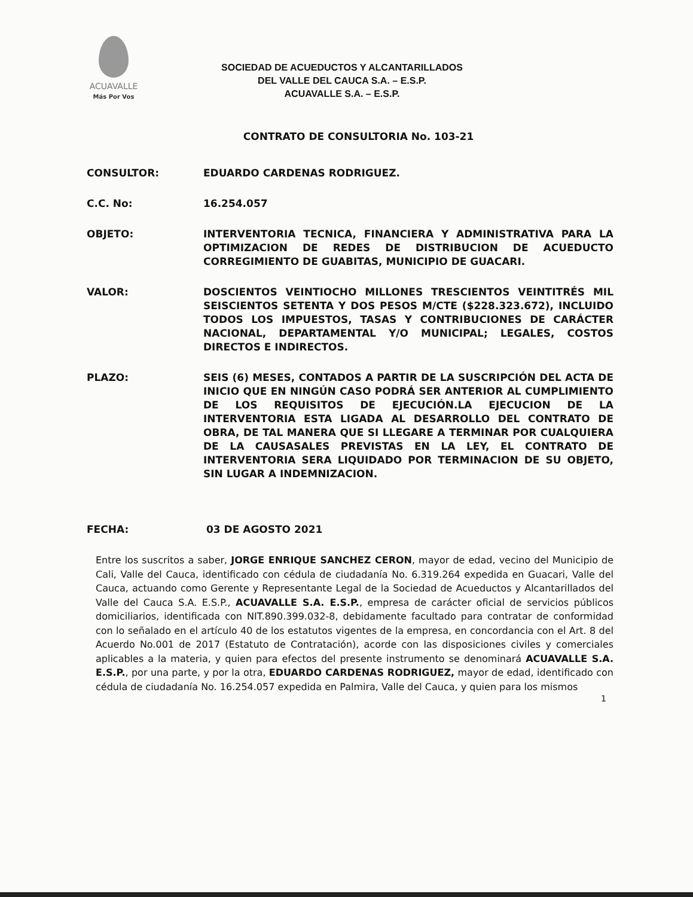ACUAVALLE
Más Por Vos
SOCIEDAD DE ACUEDUCTOS Y ALCANTARILLADOS
DEL VALLE DEL CAUCA S.A. – E.S.P.
ACUAVALLE S.A. – E.S.P.
CONTRATO DE CONSULTORIA No. 103-21
CONSULTOR: EDUARDO CARDENAS RODRIGUEZ.
C.C. No: 16.254.057
OBJETO: INTERVENTORIA TECNICA, FINANCIERA Y ADMINISTRATIVA PARA LA OPTIMIZACION DE REDES DE DISTRIBUCION DE ACUEDUCTO CORREGIMIENTO DE GUABITAS, MUNICIPIO DE GUACARI.
VALOR: DOSCIENTOS VEINTIOCHO MILLONES TRESCIENTOS VEINTITRÉS MIL SEISCIENTOS SETENTA Y DOS PESOS M/CTE ($228.323.672), INCLUIDO TODOS LOS IMPUESTOS, TASAS Y CONTRIBUCIONES DE CARÁCTER NACIONAL, DEPARTAMENTAL Y/O MUNICIPAL; LEGALES, COSTOS DIRECTOS E INDIRECTOS.
PLAZO: SEIS (6) MESES, CONTADOS A PARTIR DE LA SUSCRIPCIÓN DEL ACTA DE INICIO QUE EN NINGÚN CASO PODRÁ SER ANTERIOR AL CUMPLIMIENTO DE LOS REQUISITOS DE EJECUCIÓN.LA EJECUCION DE LA INTERVENTORIA ESTA LIGADA AL DESARROLLO DEL CONTRATO DE OBRA, DE TAL MANERA QUE SI LLEGARE A TERMINAR POR CUALQUIERA DE LA CAUSASALES PREVISTAS EN LA LEY, EL CONTRATO DE INTERVENTORIA SERA LIQUIDADO POR TERMINACION DE SU OBJETO, SIN LUGAR A INDEMNIZACION.
FECHA: 03 DE AGOSTO 2021
Entre los suscritos a saber, JORGE ENRIQUE SANCHEZ CERON, mayor de edad, vecino del Municipio de Cali, Valle del Cauca, identificado con cédula de ciudadanía No. 6.319.264 expedida en Guacari, Valle del Cauca, actuando como Gerente y Representante Legal de la Sociedad de Acueductos y Alcantarillados del Valle del Cauca S.A. E.S.P., ACUAVALLE S.A. E.S.P., empresa de carácter oficial de servicios públicos domiciliarios, identificada con NIT.890.399.032-8, debidamente facultado para contratar de conformidad con lo señalado en el artículo 40 de los estatutos vigentes de la empresa, en concordancia con el Art. 8 del Acuerdo No.001 de 2017 (Estatuto de Contratación), acorde con las disposiciones civiles y comerciales aplicables a la materia, y quien para efectos del presente instrumento se denominará ACUAVALLE S.A. E.S.P., por una parte, y por la otra, EDUARDO CARDENAS RODRIGUEZ, mayor de edad, identificado con cédula de ciudadanía No. 16.254.057 expedida en Palmira, Valle del Cauca, y quien para los mismos
1